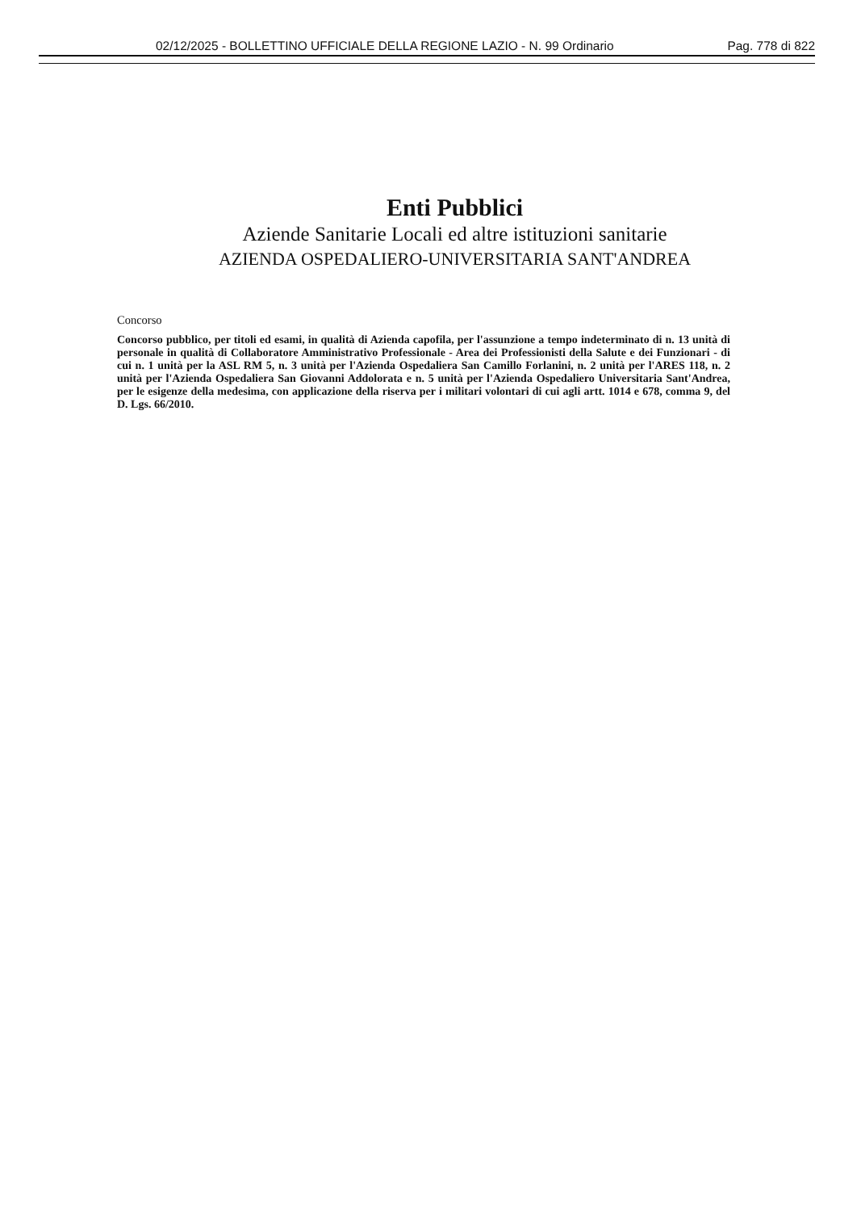02/12/2025 - BOLLETTINO UFFICIALE DELLA REGIONE LAZIO - N. 99 Ordinario Pag. 778 di 822
Enti Pubblici
Aziende Sanitarie Locali ed altre istituzioni sanitarie
AZIENDA OSPEDALIERO-UNIVERSITARIA SANT'ANDREA
Concorso
Concorso pubblico, per titoli ed esami, in qualità di Azienda capofila, per l'assunzione a tempo indeterminato di n. 13 unità di personale in qualità di Collaboratore Amministrativo Professionale - Area dei Professionisti della Salute e dei Funzionari - di cui n. 1 unità per la ASL RM 5, n. 3 unità per l'Azienda Ospedaliera San Camillo Forlanini, n. 2 unità per l'ARES 118, n. 2 unità per l'Azienda Ospedaliera San Giovanni Addolorata e n. 5 unità per l'Azienda Ospedaliero Universitaria Sant'Andrea, per le esigenze della medesima, con applicazione della riserva per i militari volontari di cui agli artt. 1014 e 678, comma 9, del D. Lgs. 66/2010.